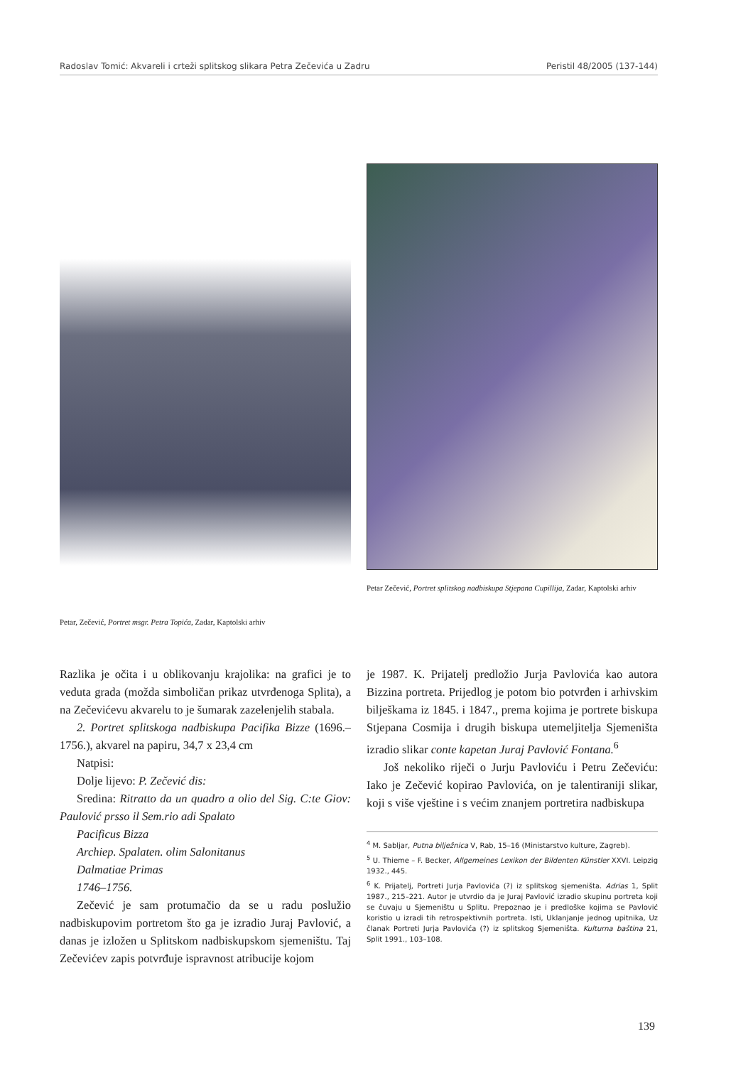Radoslav Tomić: Akvareli i crteži splitskog slikara Petra Zečevića u Zadru Peristil 48/2005 (137-144)
Petar, Zečević, Portret msgr. Petra Topića, Zadar, Kaptolski arhiv
Petar Zečević, Portret splitskog nadbiskupa Stjepana Cupillija, Zadar, Kaptolski arhiv
Razlika je očita i u oblikovanju krajolika: na grafici je to veduta grada (možda simboličan prikaz utvrđenoga Splita), a na Zečevićevu akvarelu to je šumarak zazelenjelih stabala.
2. Portret splitskoga nadbiskupa Pacifika Bizze (1696.–1756.), akvarel na papiru, 34,7 x 23,4 cm
Natpisi:
Dolje lijevo: P. Zečević dis:
Sredina: Ritratto da un quadro a olio del Sig. C:te Giov: Paulović prsso il Sem.rio adi Spalato
Pacificus Bizza
Archiep. Spalaten. olim Salonitanus
Dalmatiae Primas
1746–1756.
Zečević je sam protumačio da se u radu poslužio nadbiskupovim portretom što ga je izradio Juraj Pavlović, a danas je izložen u Splitskom nadbiskupskom sjemeništu. Taj Zečevićev zapis potvrđuje ispravnost atribucije kojom
je 1987. K. Prijatelj predložio Jurja Pavlovića kao autora Bizzina portreta. Prijedlog je potom bio potvrđen i arhivskim bilješkama iz 1845. i 1847., prema kojima je portrete biskupa Stjepana Cosmija i drugih biskupa utemeljitelja Sjemeništa izradio slikar conte kapetan Juraj Pavlović Fontana.<sup>6</sup>
Još nekoliko riječi o Jurju Pavloviću i Petru Zečeviću: Iako je Zečević kopirao Pavlovića, on je talentiraniji slikar, koji s više vještine i s većim znanjem portretira nadbiskupa
<sup>4</sup> M. Sabljar, Putna bilježnica V, Rab, 15–16 (Ministarstvo kulture, Zagreb).
<sup>5</sup> U. Thieme – F. Becker, Allgemeines Lexikon der Bildenten Künstler XXVI. Leipzig 1932., 445.
<sup>6</sup> K. Prijatelj, Portreti Jurja Pavlovića (?) iz splitskog sjemeništa. Adrias 1, Split 1987., 215–221. Autor je utvrdio da je Juraj Pavlović izradio skupinu portreta koji se čuvaju u Sjemeništu u Splitu. Prepoznao je i predloške kojima se Pavlović koristio u izradi tih retrospektivnih portreta. Isti, Uklanjanje jednog upitnika, Uz članak Portreti Jurja Pavlovića (?) iz splitskog Sjemeništa. Kulturna baština 21, Split 1991., 103–108.
139